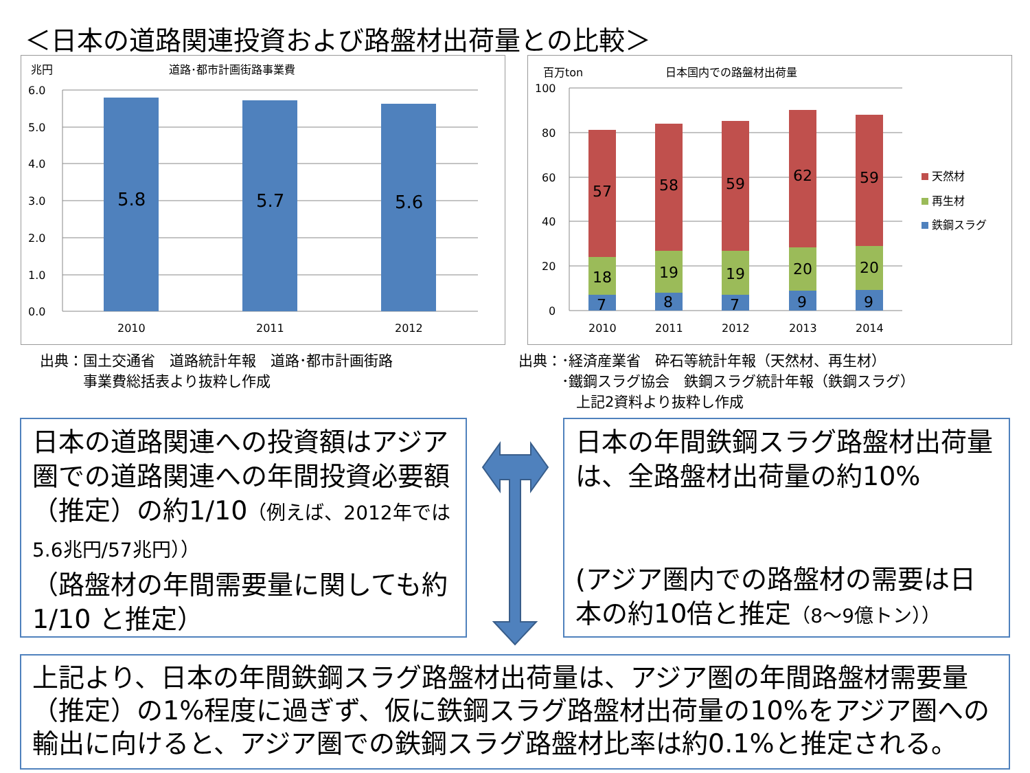＜日本の道路関連投資および路盤材出荷量との比較＞
兆円
道路･都市計画街路事業費
6.0
5.0
4.0
3.0
2.0
1.0
0.0
5.8
5.7
5.6
2010
2011
2012
百万ton
日本国内での路盤材出荷量
100
80
60
40
20
0
57
18
7
58
19
8
59
19
7
62
20
9
59
20
9
2010
2011
2012
2013
2014
天然材
再生材
鉄鋼スラグ
出典：国土交通省　道路統計年報　道路･都市計画街路
　　　事業費総括表より抜粋し作成
出典：･経済産業省　砕石等統計年報（天然材、再生材）
　　　･鐵鋼スラグ協会　鉄鋼スラグ統計年報（鉄鋼スラグ）
　　　　上記2資料より抜粋し作成
日本の道路関連への投資額はアジア圏での道路関連への年間投資必要額（推定）の約1/10（例えば、2012年では5.6兆円/57兆円））
（路盤材の年間需要量に関しても約1/10 と推定）
日本の年間鉄鋼スラグ路盤材出荷量は、全路盤材出荷量の約10%
(アジア圏内での路盤材の需要は日本の約10倍と推定（8～9億トン））
上記より、日本の年間鉄鋼スラグ路盤材出荷量は、アジア圏の年間路盤材需要量（推定）の1%程度に過ぎず、仮に鉄鋼スラグ路盤材出荷量の10%をアジア圏への輸出に向けると、アジア圏での鉄鋼スラグ路盤材比率は約0.1%と推定される。